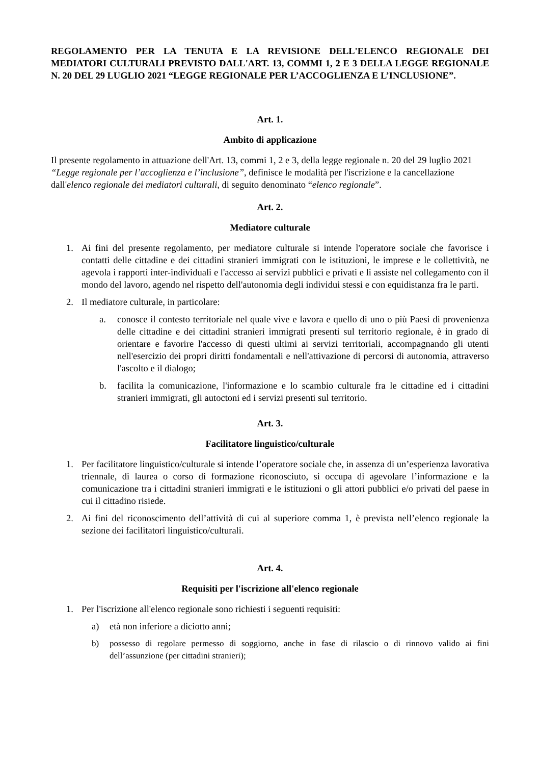REGOLAMENTO PER LA TENUTA E LA REVISIONE DELL'ELENCO REGIONALE DEI MEDIATORI CULTURALI PREVISTO DALL'ART. 13, COMMI 1, 2 E 3 DELLA LEGGE REGIONALE N. 20 DEL 29 LUGLIO 2021 “LEGGE REGIONALE PER L’ACCOGLIENZA E L’INCLUSIONE”.
Art. 1.
Ambito di applicazione
Il presente regolamento in attuazione dell'Art. 13, commi 1, 2 e 3, della legge regionale n. 20 del 29 luglio 2021 “Legge regionale per l’accoglienza e l’inclusione”, definisce le modalità per l'iscrizione e la cancellazione dall'elenco regionale dei mediatori culturali, di seguito denominato “elenco regionale”.
Art. 2.
Mediatore culturale
1. Ai fini del presente regolamento, per mediatore culturale si intende l'operatore sociale che favorisce i contatti delle cittadine e dei cittadini stranieri immigrati con le istituzioni, le imprese e le collettività, ne agevola i rapporti inter-individuali e l'accesso ai servizi pubblici e privati e li assiste nel collegamento con il mondo del lavoro, agendo nel rispetto dell'autonomia degli individui stessi e con equidistanza fra le parti.
2. Il mediatore culturale, in particolare:
a. conosce il contesto territoriale nel quale vive e lavora e quello di uno o più Paesi di provenienza delle cittadine e dei cittadini stranieri immigrati presenti sul territorio regionale, è in grado di orientare e favorire l'accesso di questi ultimi ai servizi territoriali, accompagnando gli utenti nell'esercizio dei propri diritti fondamentali e nell'attivazione di percorsi di autonomia, attraverso l'ascolto e il dialogo;
b. facilita la comunicazione, l'informazione e lo scambio culturale fra le cittadine ed i cittadini stranieri immigrati, gli autoctoni ed i servizi presenti sul territorio.
Art. 3.
Facilitatore linguistico/culturale
1. Per facilitatore linguistico/culturale si intende l’operatore sociale che, in assenza di un’esperienza lavorativa triennale, di laurea o corso di formazione riconosciuto, si occupa di agevolare l’informazione e la comunicazione tra i cittadini stranieri immigrati e le istituzioni o gli attori pubblici e/o privati del paese in cui il cittadino risiede.
2. Ai fini del riconoscimento dell’attività di cui al superiore comma 1, è prevista nell’elenco regionale la sezione dei facilitatori linguistico/culturali.
Art. 4.
Requisiti per l'iscrizione all'elenco regionale
1. Per l'iscrizione all'elenco regionale sono richiesti i seguenti requisiti:
a) età non inferiore a diciotto anni;
b) possesso di regolare permesso di soggiorno, anche in fase di rilascio o di rinnovo valido ai fini dell’assunzione (per cittadini stranieri);